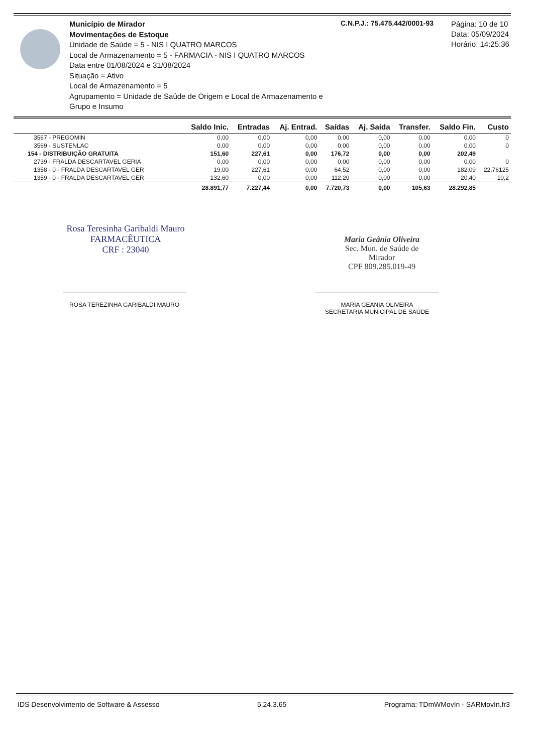Município de Mirador
Movimentações de Estoque
Unidade de Saúde = 5 - NIS I QUATRO MARCOS
Local de Armazenamento = 5 - FARMACIA - NIS I QUATRO MARCOS
Data entre 01/08/2024 e 31/08/2024
Situação = Ativo
Local de Armazenamento = 5
Agrupamento = Unidade de Saúde de Origem e Local de Armazenamento e Grupo e Insumo
C.N.P.J.: 75.475.442/0001-93
Página: 10 de 10
Data: 05/09/2024
Horário: 14:25:36
| | Saldo Inic. | Entradas | Aj. Entrad. | Saídas | Aj. Saída | Transfer. | Saldo Fin. | Custo |
| --- | --- | --- | --- | --- | --- | --- | --- | --- |
| 3567 - PREGOMIN | 0,00 | 0,00 | 0,00 | 0,00 | 0,00 | 0,00 | 0,00 | 0 |
| 3569 - SUSTENLAC | 0,00 | 0,00 | 0,00 | 0,00 | 0,00 | 0,00 | 0,00 | 0 |
| 154 - DISTRIBUIÇÃO GRATUITA | 151,60 | 227,61 | 0,00 | 176,72 | 0,00 | 0,00 | 202,49 | |
| 2739 - FRALDA DESCARTAVEL GERIA | 0,00 | 0,00 | 0,00 | 0,00 | 0,00 | 0,00 | 0,00 | 0 |
| 1358 - 0 - FRALDA DESCARTAVEL GER | 19,00 | 227,61 | 0,00 | 64,52 | 0,00 | 0,00 | 182,09 | 22,76125 |
| 1359 - 0 - FRALDA DESCARTAVEL GER | 132,60 | 0,00 | 0,00 | 112,20 | 0,00 | 0,00 | 20,40 | 10,2 |
| | 28.891,77 | 7.227,44 | 0,00 | 7.720,73 | 0,00 | 105,63 | 28.292,85 | |
Rosa Teresinha Garibaldi Mauro
FARMACÊUTICA
CRF : 23040
ROSA TEREZINHA GARIBALDI MAURO
Maria Geânia Oliveira
Sec. Mun. de Saúde de Mirador
CPF 809.285.019-49
MARIA GEANIA OLIVEIRA
SECRETARIA MUNICIPAL DE SAÚDE
IDS Desenvolvimento de Software & Assesso 5.24.3.65 Programa: TDmWMovIn - SARMovIn.fr3